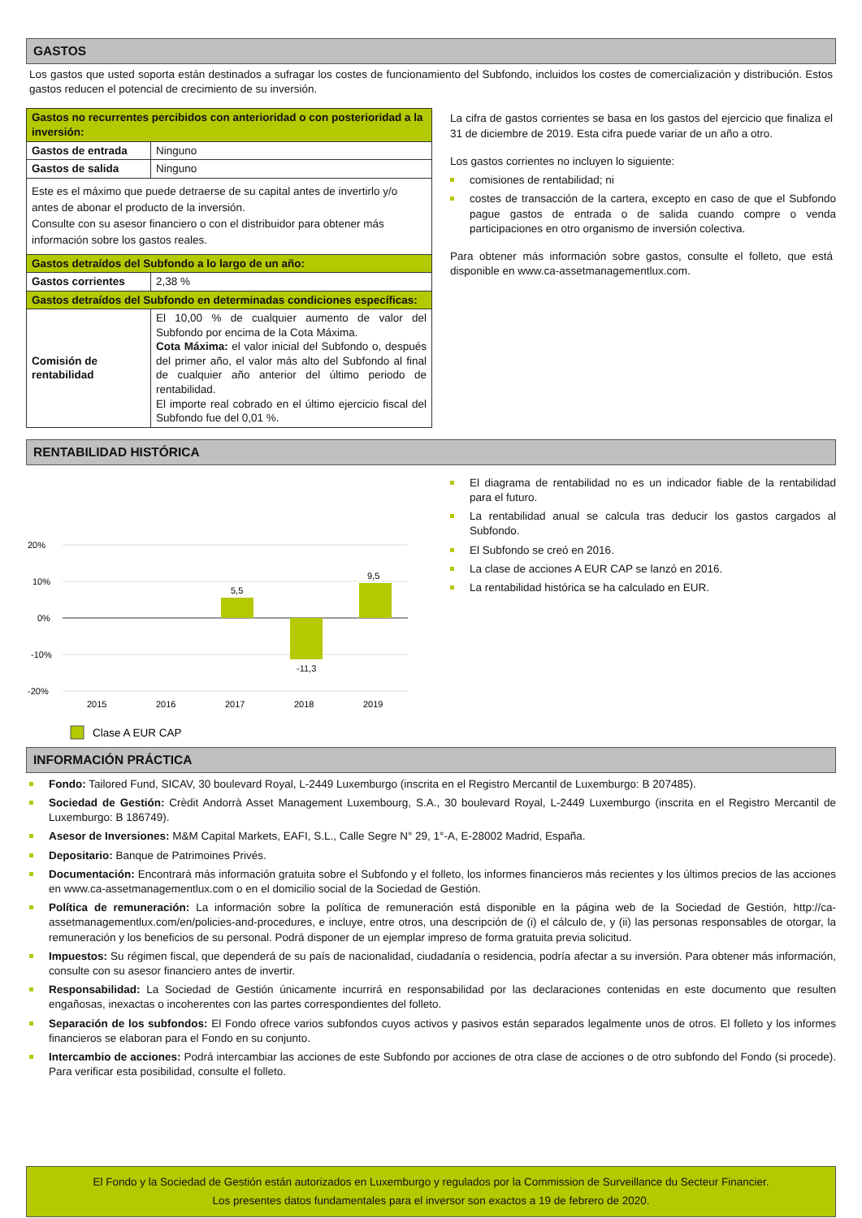GASTOS
Los gastos que usted soporta están destinados a sufragar los costes de funcionamiento del Subfondo, incluidos los costes de comercialización y distribución. Estos gastos reducen el potencial de crecimiento de su inversión.
| Gastos no recurrentes percibidos con anterioridad o con posterioridad a la inversión: | |
| --- | --- |
| Gastos de entrada | Ninguno |
| Gastos de salida | Ninguno |
| Este es el máximo que puede detraerse de su capital antes de invertirlo y/o antes de abonar el producto de la inversión. Consulte con su asesor financiero o con el distribuidor para obtener más información sobre los gastos reales. | |
| Gastos detraídos del Subfondo a lo largo de un año: | |
| Gastos corrientes | 2,38 % |
| Gastos detraídos del Subfondo en determinadas condiciones específicas: | |
| Comisión de rentabilidad | El 10,00 % de cualquier aumento de valor del Subfondo por encima de la Cota Máxima. Cota Máxima: el valor inicial del Subfondo o, después del primer año, el valor más alto del Subfondo al final de cualquier año anterior del último periodo de rentabilidad. El importe real cobrado en el último ejercicio fiscal del Subfondo fue del 0,01 %. |
La cifra de gastos corrientes se basa en los gastos del ejercicio que finaliza el 31 de diciembre de 2019. Esta cifra puede variar de un año a otro.
Los gastos corrientes no incluyen lo siguiente:
comisiones de rentabilidad; ni
costes de transacción de la cartera, excepto en caso de que el Subfondo pague gastos de entrada o de salida cuando compre o venda participaciones en otro organismo de inversión colectiva.
Para obtener más información sobre gastos, consulte el folleto, que está disponible en www.ca-assetmanagementlux.com.
RENTABILIDAD HISTÓRICA
20%
10%
0%
-10%
-20%
5,5
-11,3
9,5
2015
2016
2017
2018
2019
Clase A EUR CAP
El diagrama de rentabilidad no es un indicador fiable de la rentabilidad para el futuro.
La rentabilidad anual se calcula tras deducir los gastos cargados al Subfondo.
El Subfondo se creó en 2016.
La clase de acciones A EUR CAP se lanzó en 2016.
La rentabilidad histórica se ha calculado en EUR.
INFORMACIÓN PRÁCTICA
Fondo: Tailored Fund, SICAV, 30 boulevard Royal, L-2449 Luxemburgo (inscrita en el Registro Mercantil de Luxemburgo: B 207485).
Sociedad de Gestión: Crèdit Andorrà Asset Management Luxembourg, S.A., 30 boulevard Royal, L-2449 Luxemburgo (inscrita en el Registro Mercantil de Luxemburgo: B 186749).
Asesor de Inversiones: M&M Capital Markets, EAFI, S.L., Calle Segre N° 29, 1°-A, E-28002 Madrid, España.
Depositario: Banque de Patrimoines Privés.
Documentación: Encontrará más información gratuita sobre el Subfondo y el folleto, los informes financieros más recientes y los últimos precios de las acciones en www.ca-assetmanagementlux.com o en el domicilio social de la Sociedad de Gestión.
Política de remuneración: La información sobre la política de remuneración está disponible en la página web de la Sociedad de Gestión, http://ca-assetmanagementlux.com/en/policies-and-procedures, e incluye, entre otros, una descripción de (i) el cálculo de, y (ii) las personas responsables de otorgar, la remuneración y los beneficios de su personal. Podrá disponer de un ejemplar impreso de forma gratuita previa solicitud.
Impuestos: Su régimen fiscal, que dependerá de su país de nacionalidad, ciudadanía o residencia, podría afectar a su inversión. Para obtener más información, consulte con su asesor financiero antes de invertir.
Responsabilidad: La Sociedad de Gestión únicamente incurrirá en responsabilidad por las declaraciones contenidas en este documento que resulten engañosas, inexactas o incoherentes con las partes correspondientes del folleto.
Separación de los subfondos: El Fondo ofrece varios subfondos cuyos activos y pasivos están separados legalmente unos de otros. El folleto y los informes financieros se elaboran para el Fondo en su conjunto.
Intercambio de acciones: Podrá intercambiar las acciones de este Subfondo por acciones de otra clase de acciones o de otro subfondo del Fondo (si procede). Para verificar esta posibilidad, consulte el folleto.
El Fondo y la Sociedad de Gestión están autorizados en Luxemburgo y regulados por la Commission de Surveillance du Secteur Financier.
Los presentes datos fundamentales para el inversor son exactos a 19 de febrero de 2020.